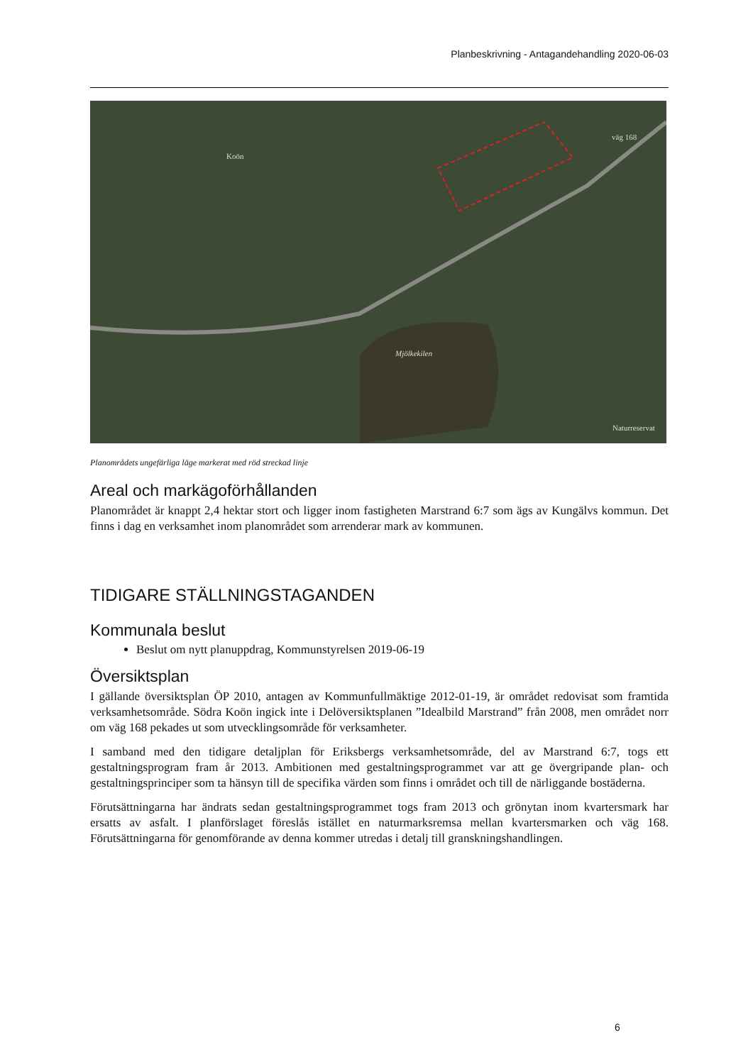Planbeskrivning - Antagandehandling 2020-06-03
Koön
väg 168
Mjölkekilen
Naturreservat
Planområdets ungefärliga läge markerat med röd streckad linje
Areal och markägoförhållanden
Planområdet är knappt 2,4 hektar stort och ligger inom fastigheten Marstrand 6:7 som ägs av Kungälvs kommun. Det finns i dag en verksamhet inom planområdet som arrenderar mark av kommunen.
TIDIGARE STÄLLNINGSTAGANDEN
Kommunala beslut
Beslut om nytt planuppdrag, Kommunstyrelsen 2019-06-19
Översiktsplan
I gällande översiktsplan ÖP 2010, antagen av Kommunfullmäktige 2012-01-19, är området redovisat som framtida verksamhetsområde. Södra Koön ingick inte i Delöversiktsplanen ”Idealbild Marstrand” från 2008, men området norr om väg 168 pekades ut som utvecklingsområde för verksamheter.
I samband med den tidigare detaljplan för Eriksbergs verksamhetsområde, del av Marstrand 6:7, togs ett gestaltningsprogram fram år 2013. Ambitionen med gestaltningsprogrammet var att ge övergripande plan- och gestaltningsprinciper som ta hänsyn till de specifika värden som finns i området och till de närliggande bostäderna.
Förutsättningarna har ändrats sedan gestaltningsprogrammet togs fram 2013 och grönytan inom kvartersmark har ersatts av asfalt. I planförslaget föreslås istället en naturmarksremsa mellan kvartersmarken och väg 168. Förutsättningarna för genomförande av denna kommer utredas i detalj till granskningshandlingen.
6